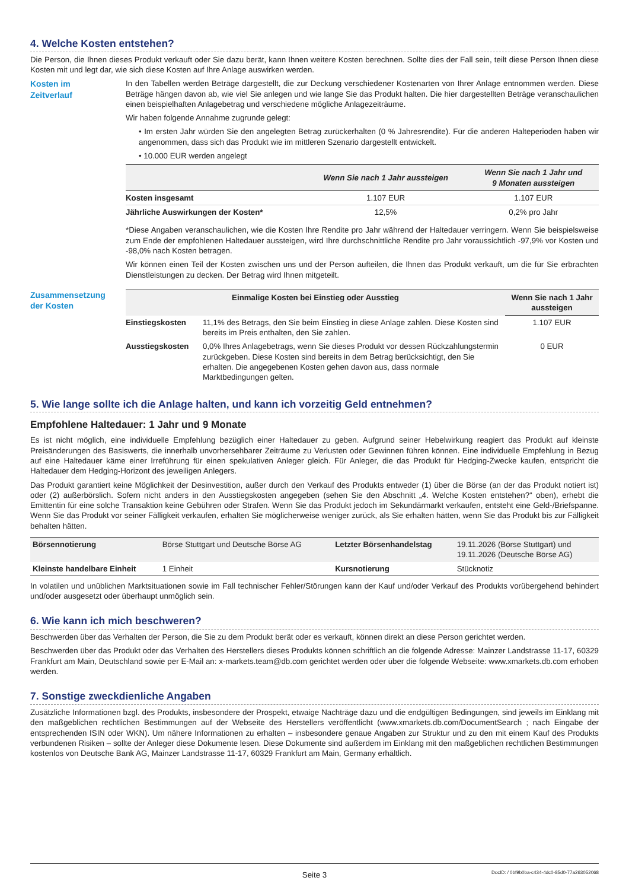4. Welche Kosten entstehen?
Die Person, die Ihnen dieses Produkt verkauft oder Sie dazu berät, kann Ihnen weitere Kosten berechnen. Sollte dies der Fall sein, teilt diese Person Ihnen diese Kosten mit und legt dar, wie sich diese Kosten auf Ihre Anlage auswirken werden.
Kosten im
Zeitverlauf
In den Tabellen werden Beträge dargestellt, die zur Deckung verschiedener Kostenarten von Ihrer Anlage entnommen werden. Diese Beträge hängen davon ab, wie viel Sie anlegen und wie lange Sie das Produkt halten. Die hier dargestellten Beträge veranschaulichen einen beispielhaften Anlagebetrag und verschiedene mögliche Anlagezeiträume.
Wir haben folgende Annahme zugrunde gelegt:
• Im ersten Jahr würden Sie den angelegten Betrag zurückerhalten (0 % Jahresrendite). Für die anderen Halteperioden haben wir angenommen, dass sich das Produkt wie im mittleren Szenario dargestellt entwickelt.
• 10.000 EUR werden angelegt
| | Wenn Sie nach 1 Jahr aussteigen | Wenn Sie nach 1 Jahr und 9 Monaten aussteigen |
| --- | --- | --- |
| Kosten insgesamt | 1.107 EUR | 1.107 EUR |
| Jährliche Auswirkungen der Kosten* | 12,5% | 0,2% pro Jahr |
*Diese Angaben veranschaulichen, wie die Kosten Ihre Rendite pro Jahr während der Haltedauer verringern. Wenn Sie beispielsweise zum Ende der empfohlenen Haltedauer aussteigen, wird Ihre durchschnittliche Rendite pro Jahr voraussichtlich -97,9% vor Kosten und -98,0% nach Kosten betragen.
Wir können einen Teil der Kosten zwischen uns und der Person aufteilen, die Ihnen das Produkt verkauft, um die für Sie erbrachten Dienstleistungen zu decken. Der Betrag wird Ihnen mitgeteilt.
Zusammensetzung
der Kosten
| Einmalige Kosten bei Einstieg oder Ausstieg | | Wenn Sie nach 1 Jahr aussteigen |
| --- | --- | --- |
| Einstiegskosten | 11,1% des Betrags, den Sie beim Einstieg in diese Anlage zahlen. Diese Kosten sind bereits im Preis enthalten, den Sie zahlen. | 1.107 EUR |
| Ausstiegskosten | 0,0% Ihres Anlagebetrags, wenn Sie dieses Produkt vor dessen Rückzahlungstermin zurückgeben. Diese Kosten sind bereits in dem Betrag berücksichtigt, den Sie erhalten. Die angegebenen Kosten gehen davon aus, dass normale Marktbedingungen gelten. | 0 EUR |
5. Wie lange sollte ich die Anlage halten, und kann ich vorzeitig Geld entnehmen?
Empfohlene Haltedauer: 1 Jahr und 9 Monate
Es ist nicht möglich, eine individuelle Empfehlung bezüglich einer Haltedauer zu geben. Aufgrund seiner Hebelwirkung reagiert das Produkt auf kleinste Preisänderungen des Basiswerts, die innerhalb unvorhersehbarer Zeiträume zu Verlusten oder Gewinnen führen können. Eine individuelle Empfehlung in Bezug auf eine Haltedauer käme einer Irreführung für einen spekulativen Anleger gleich. Für Anleger, die das Produkt für Hedging-Zwecke kaufen, entspricht die Haltedauer dem Hedging-Horizont des jeweiligen Anlegers.
Das Produkt garantiert keine Möglichkeit der Desinvestition, außer durch den Verkauf des Produkts entweder (1) über die Börse (an der das Produkt notiert ist) oder (2) außerbörslich. Sofern nicht anders in den Ausstiegskosten angegeben (sehen Sie den Abschnitt „4. Welche Kosten entstehen?“ oben), erhebt die Emittentin für eine solche Transaktion keine Gebühren oder Strafen. Wenn Sie das Produkt jedoch im Sekundärmarkt verkaufen, entsteht eine Geld-/Briefspanne. Wenn Sie das Produkt vor seiner Fälligkeit verkaufen, erhalten Sie möglicherweise weniger zurück, als Sie erhalten hätten, wenn Sie das Produkt bis zur Fälligkeit behalten hätten.
| Börsennotierung | Börse Stuttgart und Deutsche Börse AG | Letzter Börsenhandelstag | 19.11.2026 (Börse Stuttgart) und 19.11.2026 (Deutsche Börse AG) |
| Kleinste handelbare Einheit | 1 Einheit | Kursnotierung | Stücknotiz |
In volatilen und unüblichen Marktsituationen sowie im Fall technischer Fehler/Störungen kann der Kauf und/oder Verkauf des Produkts vorübergehend behindert und/oder ausgesetzt oder überhaupt unmöglich sein.
6. Wie kann ich mich beschweren?
Beschwerden über das Verhalten der Person, die Sie zu dem Produkt berät oder es verkauft, können direkt an diese Person gerichtet werden.
Beschwerden über das Produkt oder das Verhalten des Herstellers dieses Produkts können schriftlich an die folgende Adresse: Mainzer Landstrasse 11-17, 60329 Frankfurt am Main, Deutschland sowie per E-Mail an: x-markets.team@db.com gerichtet werden oder über die folgende Webseite: www.xmarkets.db.com erhoben werden.
7. Sonstige zweckdienliche Angaben
Zusätzliche Informationen bzgl. des Produkts, insbesondere der Prospekt, etwaige Nachträge dazu und die endgültigen Bedingungen, sind jeweils im Einklang mit den maßgeblichen rechtlichen Bestimmungen auf der Webseite des Herstellers veröffentlicht (www.xmarkets.db.com/DocumentSearch ; nach Eingabe der entsprechenden ISIN oder WKN). Um nähere Informationen zu erhalten – insbesondere genaue Angaben zur Struktur und zu den mit einem Kauf des Produkts verbundenen Risiken – sollte der Anleger diese Dokumente lesen. Diese Dokumente sind außerdem im Einklang mit den maßgeblichen rechtlichen Bestimmungen kostenlos von Deutsche Bank AG, Mainzer Landstrasse 11-17, 60329 Frankfurt am Main, Germany erhältlich.
Seite 3 DocID: / 0bf9b0ba-c434-4dc0-85d0-77a263052068